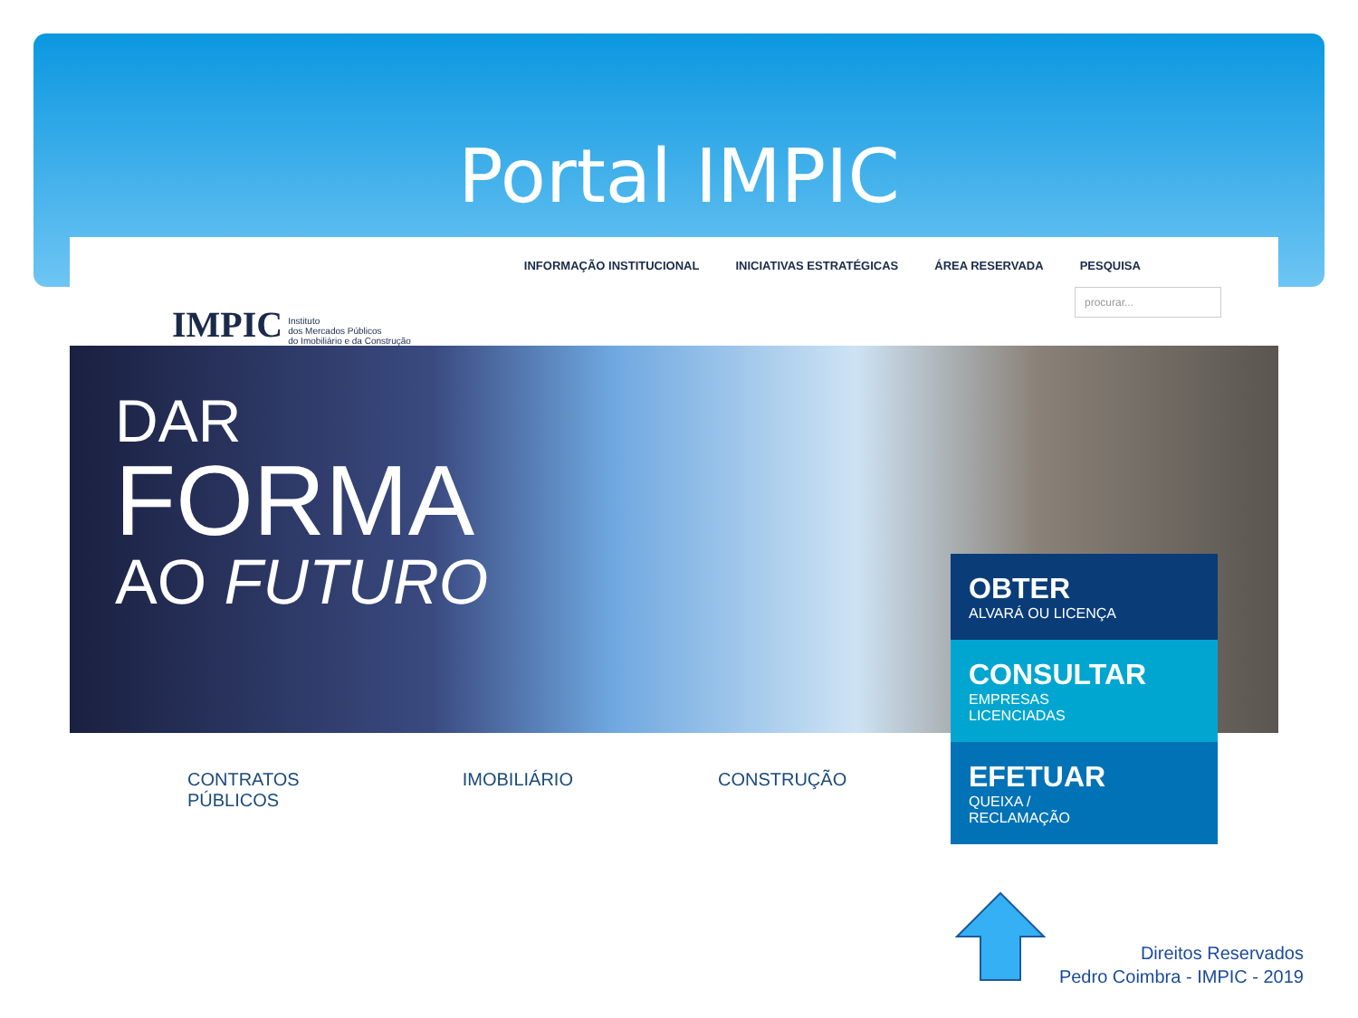Portal IMPIC
IMPIC Instituto
dos Mercados Públicos
do Imobiliário e da Construção
INFORMAÇÃO INSTITUCIONAL INICIATIVAS ESTRATÉGICAS ÁREA RESERVADA PESQUISA
procurar...
DAR
FORMA
AO FUTURO
CONTRATOS
PÚBLICOS IMOBILIÁRIO CONSTRUÇÃO
OBTER
ALVARÁ OU LICENÇA
CONSULTAR
EMPRESAS
LICENCIADAS
EFETUAR
QUEIXA /
RECLAMAÇÃO
Direitos Reservados
Pedro Coimbra - IMPIC - 2019